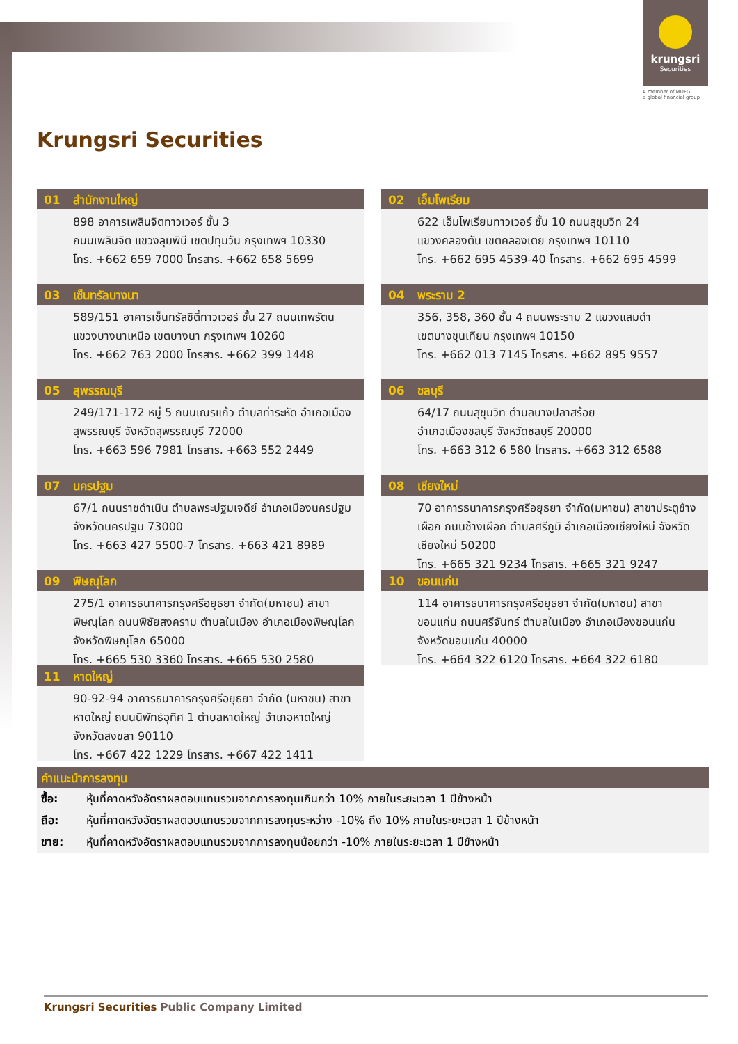krungsri
Securities
A member of MUFG
a global financial group
Krungsri Securities
01 สำนักงานใหญ่
898 อาคารเพลินจิตทาวเวอร์ ชั้น 3
ถนนเพลินจิต แขวงลุมพินี เขตปทุมวัน กรุงเทพฯ 10330
โทร. +662 659 7000 โทรสาร. +662 658 5699
02 เอ็มโพเรียม
622 เอ็มโพเรียมทาวเวอร์ ชั้น 10 ถนนสุขุมวิท 24
แขวงคลองตัน เขตคลองเตย กรุงเทพฯ 10110
โทร. +662 695 4539-40 โทรสาร. +662 695 4599
03 เซ็นทรัลบางนา
589/151 อาคารเซ็นทรัลซิตี้ทาวเวอร์ ชั้น 27 ถนนเทพรัตน แขวงบางนาเหนือ เขตบางนา กรุงเทพฯ 10260
โทร. +662 763 2000 โทรสาร. +662 399 1448
04 พระราม 2
356, 358, 360 ชั้น 4 ถนนพระราม 2 แขวงแสมดำ
เขตบางขุนเทียน กรุงเทพฯ 10150
โทร. +662 013 7145 โทรสาร. +662 895 9557
05 สุพรรณบุรี
249/171-172 หมู่ 5 ถนนเณรแก้ว ตำบลท่าระหัด อำเภอเมืองสุพรรณบุรี จังหวัดสุพรรณบุรี 72000
โทร. +663 596 7981 โทรสาร. +663 552 2449
06 ชลบุรี
64/17 ถนนสุขุมวิท ตำบลบางปลาสร้อย
อำเภอเมืองชลบุรี จังหวัดชลบุรี 20000
โทร. +663 312 6 580 โทรสาร. +663 312 6588
07 นครปฐม
67/1 ถนนราชดำเนิน ตำบลพระปฐมเจดีย์ อำเภอเมืองนครปฐม จังหวัดนครปฐม 73000
โทร. +663 427 5500-7 โทรสาร. +663 421 8989
08 เชียงใหม่
70 อาคารธนาคารกรุงศรีอยุธยา จำกัด(มหาชน) สาขาประตูช้างเผือก ถนนช้างเผือก ตำบลศรีภูมิ อำเภอเมืองเชียงใหม่ จังหวัดเชียงใหม่ 50200
โทร. +665 321 9234 โทรสาร. +665 321 9247
09 พิษณุโลก
275/1 อาคารธนาคารกรุงศรีอยุธยา จำกัด(มหาชน) สาขาพิษณุโลก ถนนพิชัยสงคราม ตำบลในเมือง อำเภอเมืองพิษณุโลก จังหวัดพิษณุโลก 65000
โทร. +665 530 3360 โทรสาร. +665 530 2580
10 ขอนแก่น
114 อาคารธนาคารกรุงศรีอยุธยา จำกัด(มหาชน) สาขาขอนแก่น ถนนศรีจันทร์ ตำบลในเมือง อำเภอเมืองขอนแก่น จังหวัดขอนแก่น 40000
โทร. +664 322 6120 โทรสาร. +664 322 6180
11 หาดใหญ่
90-92-94 อาคารธนาคารกรุงศรีอยุธยา จำกัด (มหาชน) สาขาหาดใหญ่ ถนนนิพัทธ์อุทิศ 1 ตำบลหาดใหญ่ อำเภอหาดใหญ่ จังหวัดสงขลา 90110
โทร. +667 422 1229 โทรสาร. +667 422 1411
คำแนะนำการลงทุน
ซื้อ: หุ้นที่คาดหวังอัตราผลตอบแทนรวมจากการลงทุนเกินกว่า 10% ภายในระยะเวลา 1 ปีข้างหน้า
ถือ: หุ้นที่คาดหวังอัตราผลตอบแทนรวมจากการลงทุนระหว่าง -10% ถึง 10% ภายในระยะเวลา 1 ปีข้างหน้า
ขาย: หุ้นที่คาดหวังอัตราผลตอบแทนรวมจากการลงทุนน้อยกว่า -10% ภายในระยะเวลา 1 ปีข้างหน้า
Krungsri Securities Public Company Limited